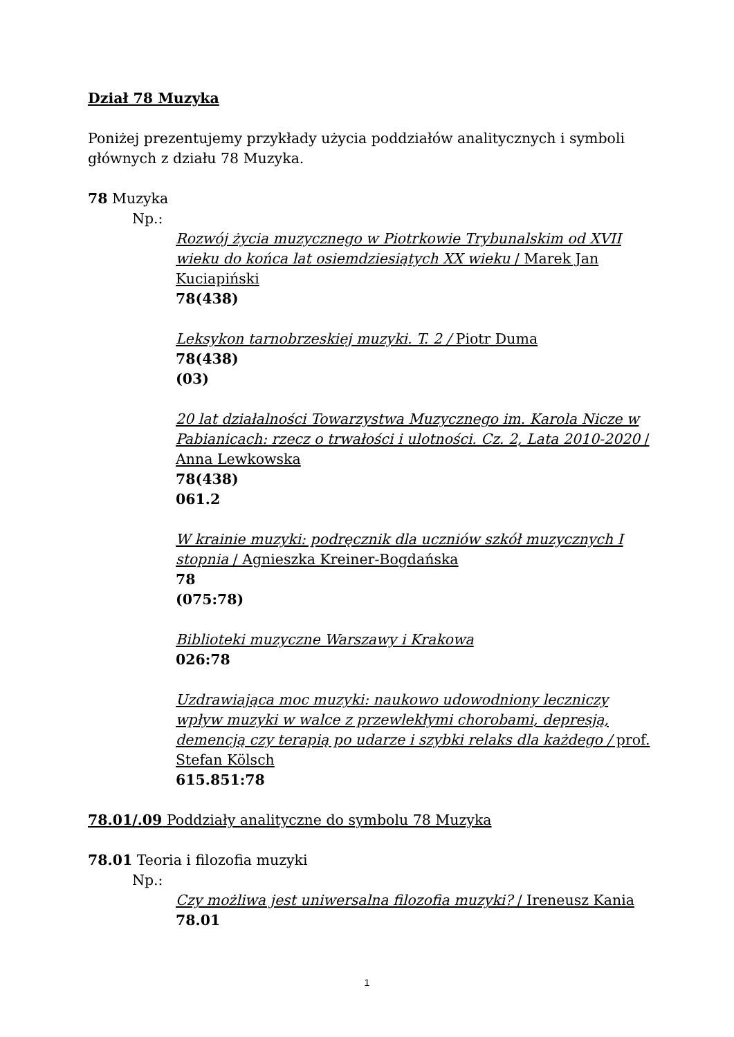Dział 78 Muzyka
Poniżej prezentujemy przykłady użycia poddziałów analitycznych i symboli głównych z działu 78 Muzyka.
78 Muzyka
Np.:
Rozwój życia muzycznego w Piotrkowie Trybunalskim od XVII wieku do końca lat osiemdziesiątych XX wieku / Marek Jan Kuciapiński
78(438)
Leksykon tarnobrzeskiej muzyki. T. 2 / Piotr Duma
78(438)
(03)
20 lat działalności Towarzystwa Muzycznego im. Karola Nicze w Pabianicach: rzecz o trwałości i ulotności. Cz. 2, Lata 2010-2020 / Anna Lewkowska
78(438)
061.2
W krainie muzyki: podręcznik dla uczniów szkół muzycznych I stopnia / Agnieszka Kreiner-Bogdańska
78
(075:78)
Biblioteki muzyczne Warszawy i Krakowa
026:78
Uzdrawiająca moc muzyki: naukowo udowodniony leczniczy wpływ muzyki w walce z przewlekłymi chorobami, depresją, demencją czy terapią po udarze i szybki relaks dla każdego / prof. Stefan Kölsch
615.851:78
78.01/.09 Poddziały analityczne do symbolu 78 Muzyka
78.01 Teoria i filozofia muzyki
Np.:
Czy możliwa jest uniwersalna filozofia muzyki? / Ireneusz Kania
78.01
1